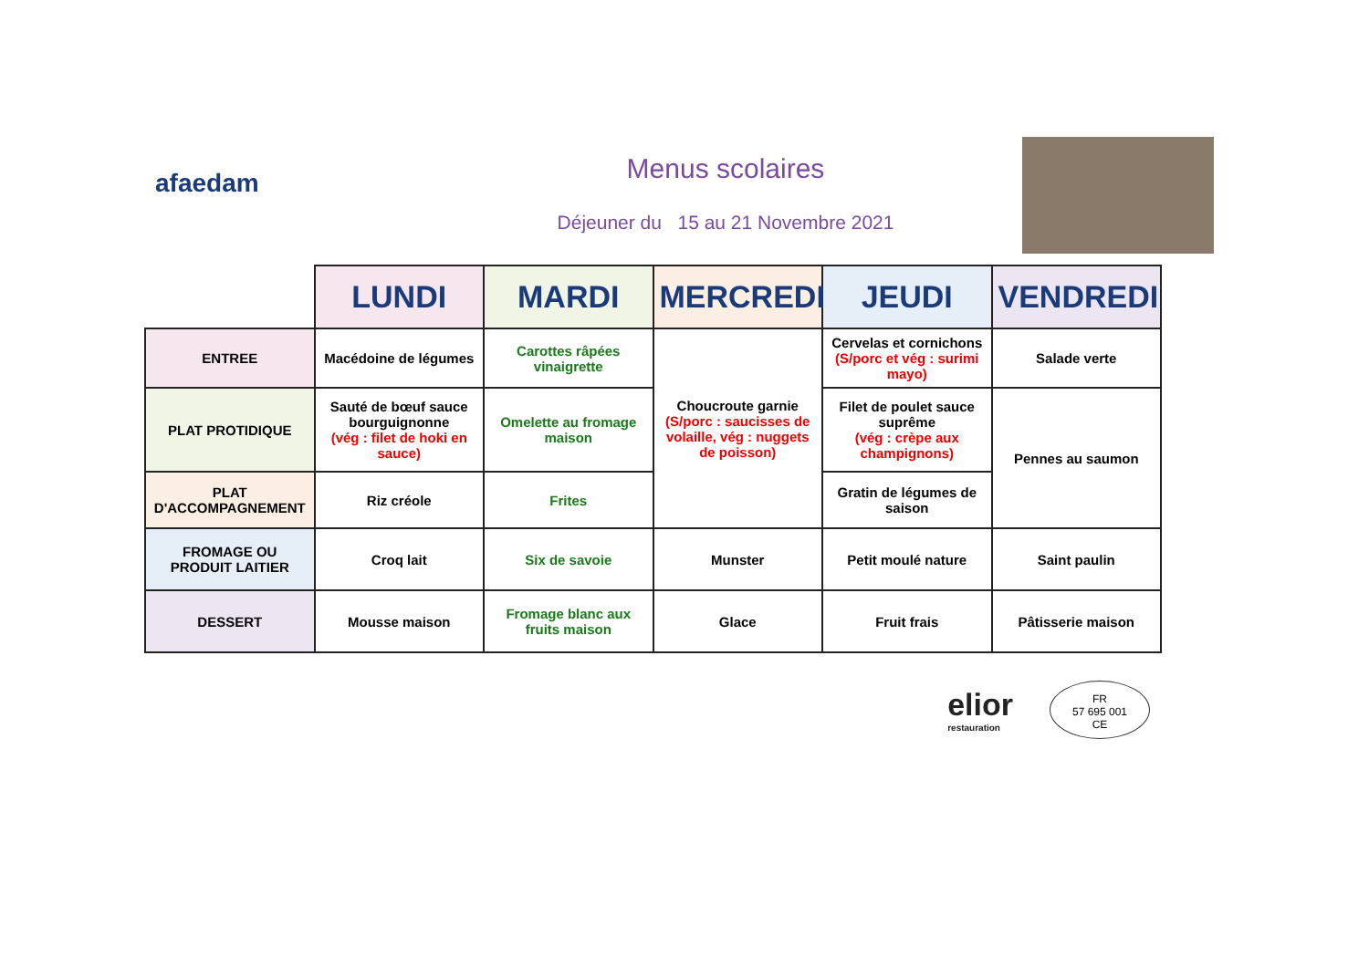afaedam
Menus scolaires
Déjeuner du 15 au 21 Novembre 2021
| | LUNDI | MARDI | MERCREDI | JEUDI | VENDREDI |
| --- | --- | --- | --- | --- | --- |
| ENTREE | Macédoine de légumes | Carottes râpées vinaigrette | Choucroute garnie (S/porc : saucisses de volaille, vég : nuggets de poisson) | Cervelas et cornichons (S/porc et vég : surimi mayo) | Salade verte |
| PLAT PROTIDIQUE | Sauté de bœuf sauce bourguignonne (vég : filet de hoki en sauce) | Omelette au fromage maison | | Filet de poulet sauce suprême (vég : crèpe aux champignons) | Pennes au saumon |
| PLAT D'ACCOMPAGNEMENT | Riz créole | Frites | | Gratin de légumes de saison | |
| FROMAGE OU PRODUIT LAITIER | Croq lait | Six de savoie | Munster | Petit moulé nature | Saint paulin |
| DESSERT | Mousse maison | Fromage blanc aux fruits maison | Glace | Fruit frais | Pâtisserie maison |
elior
restauration
FR
57 695 001
CE